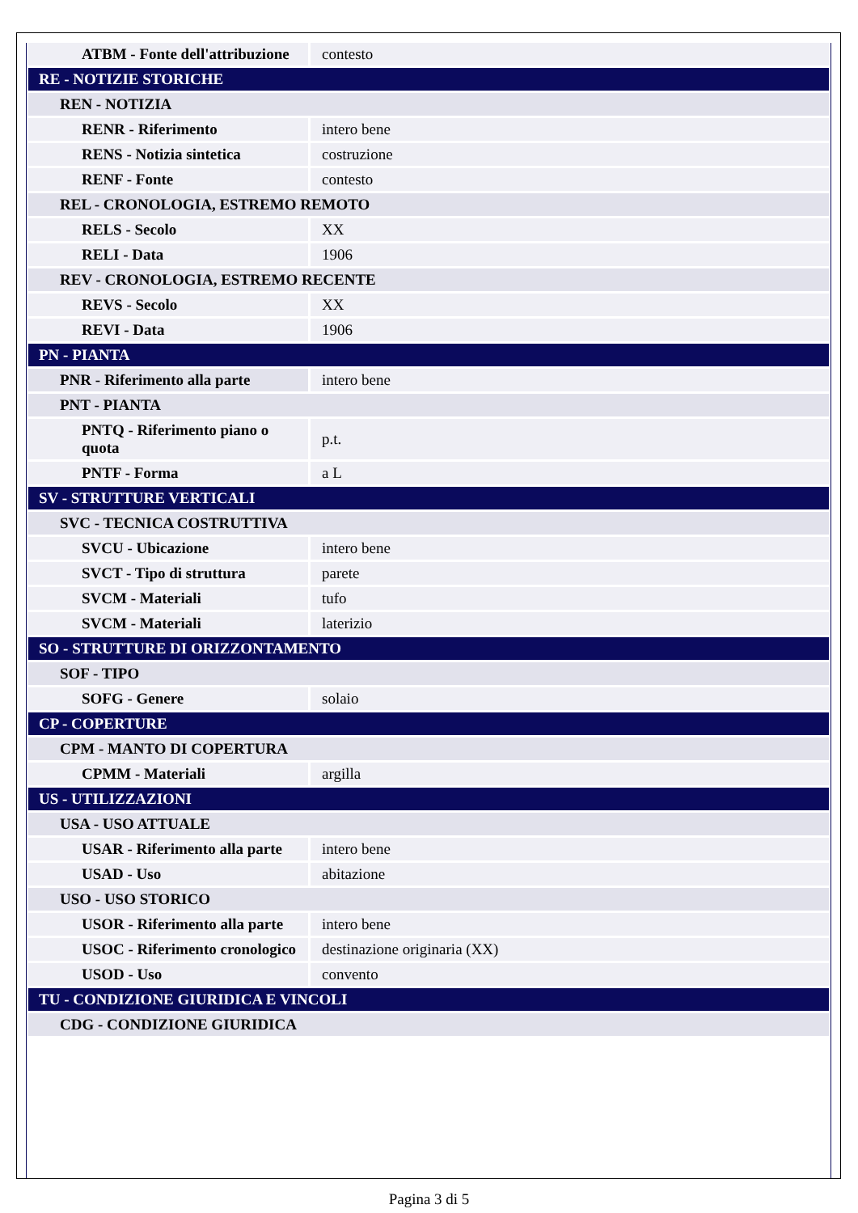| ATBM - Fonte dell'attribuzione | contesto |
| RE - NOTIZIE STORICHE | |
| REN - NOTIZIA | |
| RENR - Riferimento | intero bene |
| RENS - Notizia sintetica | costruzione |
| RENF - Fonte | contesto |
| REL - CRONOLOGIA, ESTREMO REMOTO | |
| RELS - Secolo | XX |
| RELI - Data | 1906 |
| REV - CRONOLOGIA, ESTREMO RECENTE | |
| REVS - Secolo | XX |
| REVI - Data | 1906 |
| PN - PIANTA | |
| PNR - Riferimento alla parte | intero bene |
| PNT - PIANTA | |
| PNTQ - Riferimento piano o quota | p.t. |
| PNTF - Forma | a L |
| SV - STRUTTURE VERTICALI | |
| SVC - TECNICA COSTRUTTIVA | |
| SVCU - Ubicazione | intero bene |
| SVCT - Tipo di struttura | parete |
| SVCM - Materiali | tufo |
| SVCM - Materiali | laterizio |
| SO - STRUTTURE DI ORIZZONTAMENTO | |
| SOF - TIPO | |
| SOFG - Genere | solaio |
| CP - COPERTURE | |
| CPM - MANTO DI COPERTURA | |
| CPMM - Materiali | argilla |
| US - UTILIZZAZIONI | |
| USA - USO ATTUALE | |
| USAR - Riferimento alla parte | intero bene |
| USAD - Uso | abitazione |
| USO - USO STORICO | |
| USOR - Riferimento alla parte | intero bene |
| USOC - Riferimento cronologico | destinazione originaria (XX) |
| USOD - Uso | convento |
| TU - CONDIZIONE GIURIDICA E VINCOLI | |
| CDG - CONDIZIONE GIURIDICA | |
Pagina 3 di 5